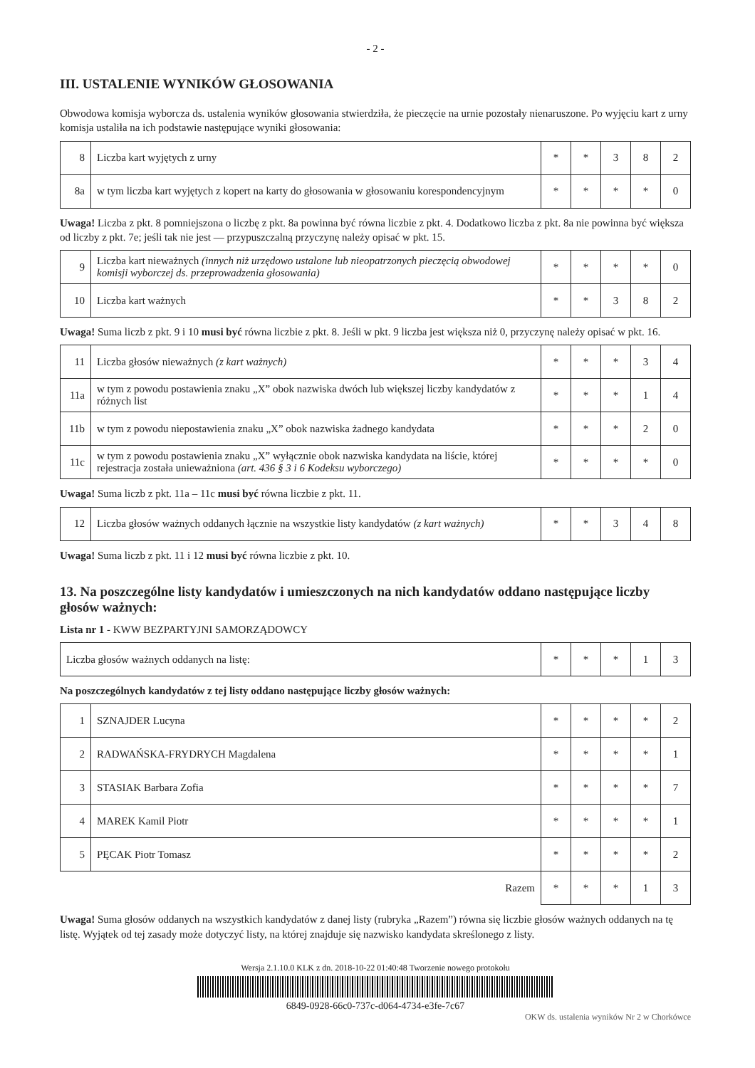- 2 -
III. USTALENIE WYNIKÓW GŁOSOWANIA
Obwodowa komisja wyborcza ds. ustalenia wyników głosowania stwierdziła, że pieczęcie na urnie pozostały nienaruszone. Po wyjęciu kart z urny komisja ustaliła na ich podstawie następujące wyniki głosowania:
| 8 | Liczba kart wyjętych z urny | * | * | 3 | 8 | 2 |
| 8a | w tym liczba kart wyjętych z kopert na karty do głosowania w głosowaniu korespondencyjnym | * | * | * | * | 0 |
Uwaga! Liczba z pkt. 8 pomniejszona o liczbę z pkt. 8a powinna być równa liczbie z pkt. 4. Dodatkowo liczba z pkt. 8a nie powinna być większa od liczby z pkt. 7e; jeśli tak nie jest — przypuszczalną przyczynę należy opisać w pkt. 15.
| 9 | Liczba kart nieważnych (innych niż urzędowo ustalone lub nieopatrzonych pieczęcią obwodowej komisji wyborczej ds. przeprowadzenia głosowania) | * | * | * | * | 0 |
| 10 | Liczba kart ważnych | * | * | 3 | 8 | 2 |
Uwaga! Suma liczb z pkt. 9 i 10 musi być równa liczbie z pkt. 8. Jeśli w pkt. 9 liczba jest większa niż 0, przyczynę należy opisać w pkt. 16.
| 11 | Liczba głosów nieważnych (z kart ważnych) | * | * | * | 3 | 4 |
| 11a | w tym z powodu postawienia znaku „X” obok nazwiska dwóch lub większej liczby kandydatów z różnych list | * | * | * | 1 | 4 |
| 11b | w tym z powodu niepostawienia znaku „X” obok nazwiska żadnego kandydata | * | * | * | 2 | 0 |
| 11c | w tym z powodu postawienia znaku „X” wyłącznie obok nazwiska kandydata na liście, której rejestracja została unieważniona (art. 436 § 3 i 6 Kodeksu wyborczego) | * | * | * | * | 0 |
Uwaga! Suma liczb z pkt. 11a – 11c musi być równa liczbie z pkt. 11.
| 12 | Liczba głosów ważnych oddanych łącznie na wszystkie listy kandydatów (z kart ważnych) | * | * | 3 | 4 | 8 |
Uwaga! Suma liczb z pkt. 11 i 12 musi być równa liczbie z pkt. 10.
13. Na poszczególne listy kandydatów i umieszczonych na nich kandydatów oddano następujące liczby głosów ważnych:
Lista nr 1 - KWW BEZPARTYJNI SAMORZĄDOWCY
| Liczba głosów ważnych oddanych na listę: | * | * | * | 1 | 3 |
Na poszczególnych kandydatów z tej listy oddano następujące liczby głosów ważnych:
| 1 | SZNAJDER Lucyna | * | * | * | * | 2 |
| 2 | RADWAŃSKA-FRYDRYCH Magdalena | * | * | * | * | 1 |
| 3 | STASIAK Barbara Zofia | * | * | * | * | 7 |
| 4 | MAREK Kamil Piotr | * | * | * | * | 1 |
| 5 | PĘCAK Piotr Tomasz | * | * | * | * | 2 |
| Razem | | * | * | * | 1 | 3 |
Uwaga! Suma głosów oddanych na wszystkich kandydatów z danej listy (rubryka „Razem”) równa się liczbie głosów ważnych oddanych na tę listę. Wyjątek od tej zasady może dotyczyć listy, na której znajduje się nazwisko kandydata skreślonego z listy.
Wersja 2.1.10.0 KLK z dn. 2018-10-22 01:40:48 Tworzenie nowego protokołu
6849-0928-66c0-737c-d064-4734-e3fe-7c67
OKW ds. ustalenia wyników Nr 2 w Chorkówce